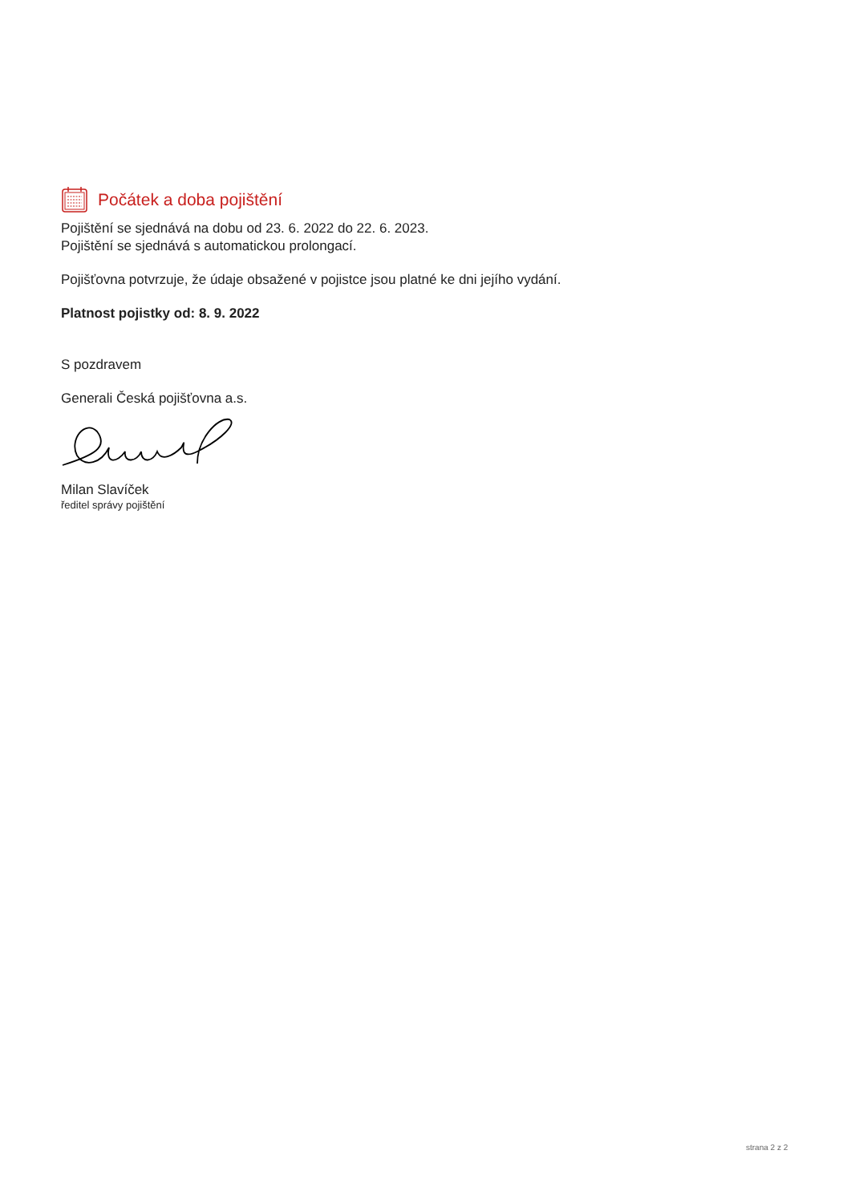Počátek a doba pojištění
Pojištění se sjednává na dobu od 23. 6. 2022 do 22. 6. 2023.
Pojištění se sjednává s automatickou prolongací.
Pojišťovna potvrzuje, že údaje obsažené v pojistce jsou platné ke dni jejího vydání.
Platnost pojistky od: 8. 9. 2022
S pozdravem
Generali Česká pojišťovna a.s.
Milan Slavíček
ředitel správy pojištění
strana 2 z 2